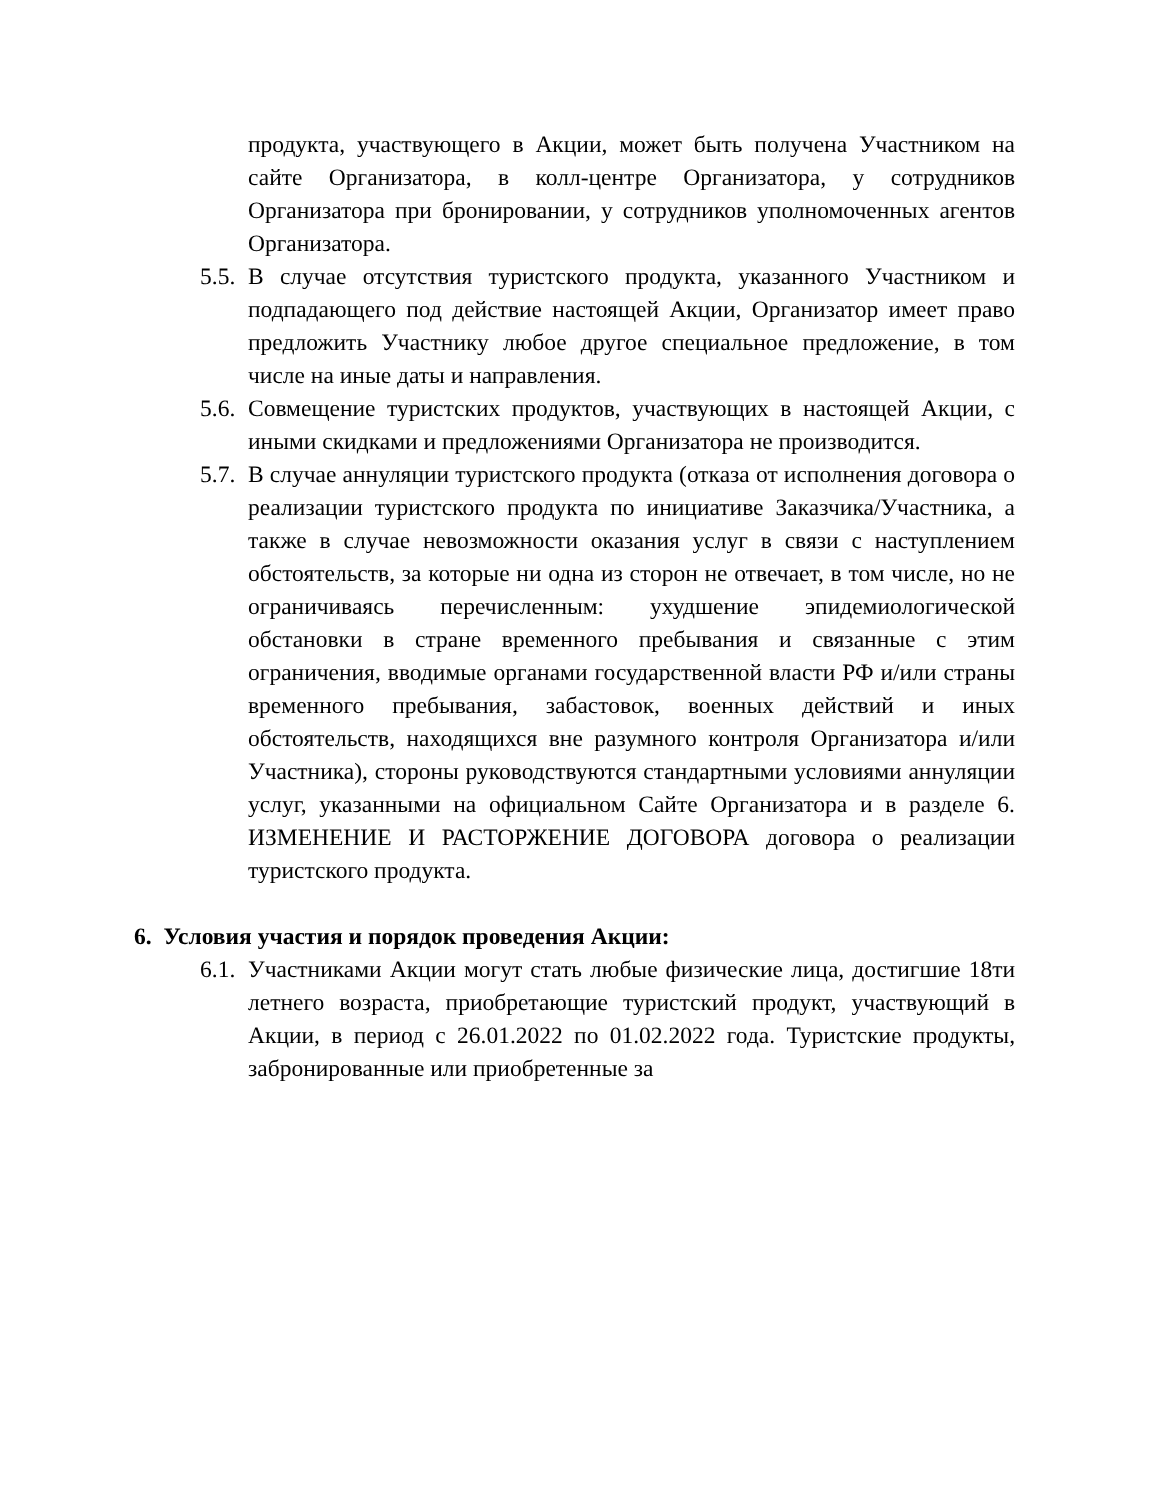продукта, участвующего в Акции, может быть получена Участником на сайте Организатора, в колл-центре Организатора, у сотрудников Организатора при бронировании, у сотрудников уполномоченных агентов Организатора.
5.5.
В случае отсутствия туристского продукта, указанного Участником и подпадающего под действие настоящей Акции, Организатор имеет право предложить Участнику любое другое специальное предложение, в том числе на иные даты и направления.
5.6.
Совмещение туристских продуктов, участвующих в настоящей Акции, с иными скидками и предложениями Организатора не производится.
5.7.
В случае аннуляции туристского продукта (отказа от исполнения договора о реализации туристского продукта по инициативе Заказчика/Участника, а также в случае невозможности оказания услуг в связи с наступлением обстоятельств, за которые ни одна из сторон не отвечает, в том числе, но не ограничиваясь перечисленным: ухудшение эпидемиологической обстановки в стране временного пребывания и связанные с этим ограничения, вводимые органами государственной власти РФ и/или страны временного пребывания, забастовок, военных действий и иных обстоятельств, находящихся вне разумного контроля Организатора и/или Участника), стороны руководствуются стандартными условиями аннуляции услуг, указанными на официальном Сайте Организатора и в разделе 6. ИЗМЕНЕНИЕ И РАСТОРЖЕНИЕ ДОГОВОРА договора о реализации туристского продукта.
6. Условия участия и порядок проведения Акции:
6.1.
Участниками Акции могут стать любые физические лица, достигшие 18ти летнего возраста, приобретающие туристский продукт, участвующий в Акции, в период с 26.01.2022 по 01.02.2022 года. Туристские продукты, забронированные или приобретенные за